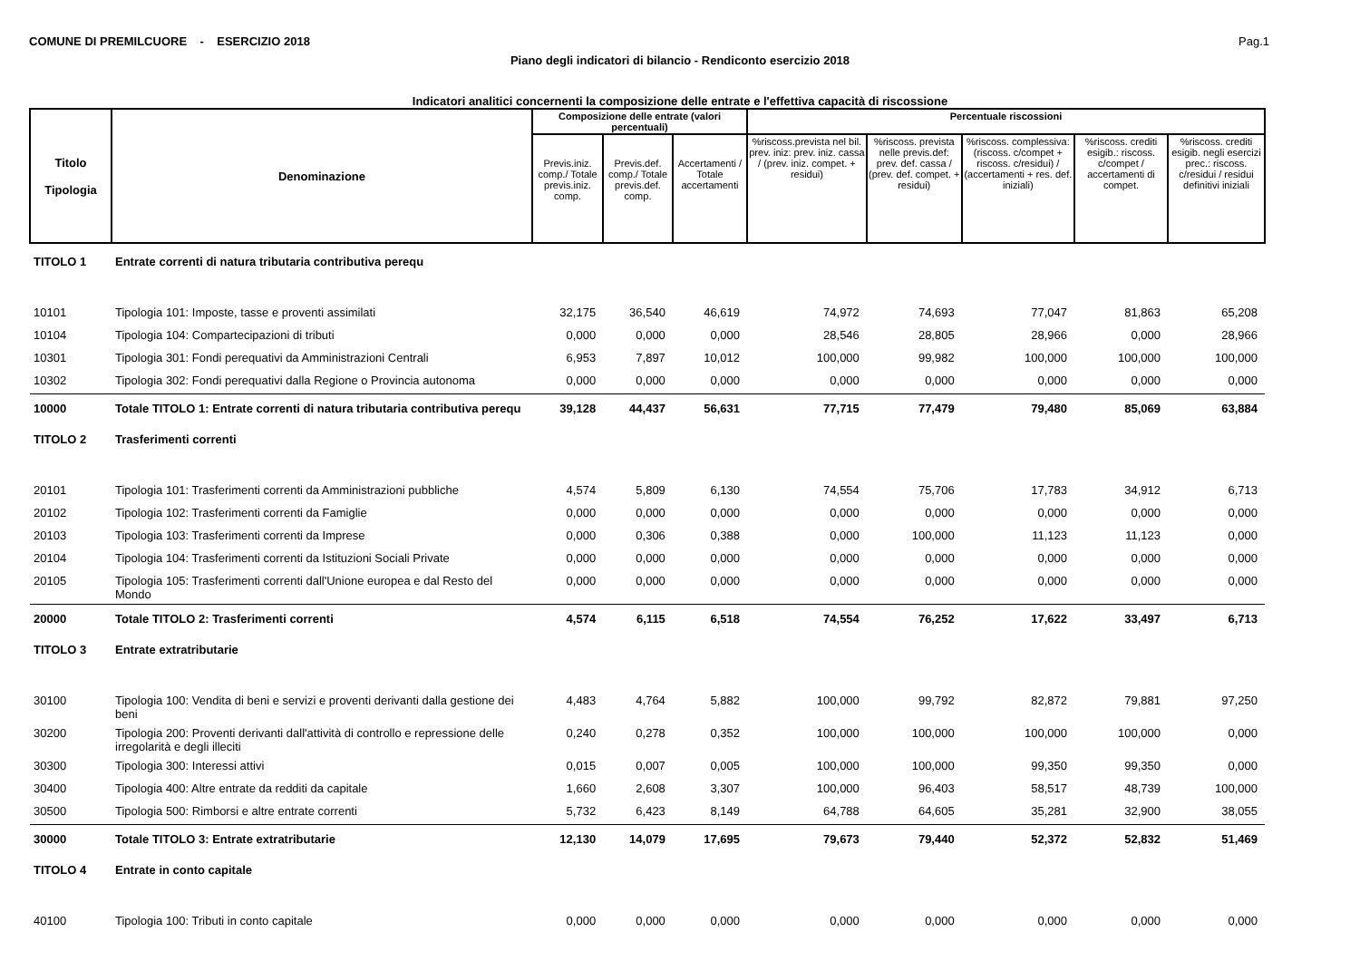COMUNE DI PREMILCUORE - ESERCIZIO 2018 Pag.1
Piano degli indicatori di bilancio - Rendiconto esercizio 2018
Indicatori analitici concernenti la composizione delle entrate e l'effettiva capacità di riscossione
| Titolo Tipologia | Denominazione | Composizione delle entrate (valori percentuali) | | | Percentuale riscossioni | | | | |
| --- | --- | --- | --- | --- | --- | --- | --- | --- | --- |
| | | Previs.iniz. comp./ Totale previs.iniz. comp. | Previs.def. comp./ Totale previs.def. comp. | Accertamenti / Totale accertamenti | %riscoss.prevista nel bil. prev. iniz: prev. iniz. cassa / (prev. iniz. compet. + residui) | %riscoss. prevista nelle previs.def: prev. def. cassa / (prev. def. compet. + residui) | %riscoss. complessiva: (riscoss. c/compet + riscoss. c/residui) / (accertamenti + res. def. iniziali) | %riscoss. crediti esigib.: riscoss. c/compet / accertamenti di compet. | %riscoss. crediti esigib. negli esercizi prec.: riscoss. c/residui / residui definitivi iniziali |
| TITOLO 1 | Entrate correnti di natura tributaria contributiva perequ | | | | | | | | |
| 10101 | Tipologia 101: Imposte, tasse e proventi assimilati | 32,175 | 36,540 | 46,619 | 74,972 | 74,693 | 77,047 | 81,863 | 65,208 |
| 10104 | Tipologia 104: Compartecipazioni di tributi | 0,000 | 0,000 | 0,000 | 28,546 | 28,805 | 28,966 | 0,000 | 28,966 |
| 10301 | Tipologia 301: Fondi perequativi da Amministrazioni Centrali | 6,953 | 7,897 | 10,012 | 100,000 | 99,982 | 100,000 | 100,000 | 100,000 |
| 10302 | Tipologia 302: Fondi perequativi dalla Regione o Provincia autonoma | 0,000 | 0,000 | 0,000 | 0,000 | 0,000 | 0,000 | 0,000 | 0,000 |
| 10000 | Totale TITOLO 1: Entrate correnti di natura tributaria contributiva perequ | 39,128 | 44,437 | 56,631 | 77,715 | 77,479 | 79,480 | 85,069 | 63,884 |
| TITOLO 2 | Trasferimenti correnti | | | | | | | | |
| 20101 | Tipologia 101: Trasferimenti correnti da Amministrazioni pubbliche | 4,574 | 5,809 | 6,130 | 74,554 | 75,706 | 17,783 | 34,912 | 6,713 |
| 20102 | Tipologia 102: Trasferimenti correnti da Famiglie | 0,000 | 0,000 | 0,000 | 0,000 | 0,000 | 0,000 | 0,000 | 0,000 |
| 20103 | Tipologia 103: Trasferimenti correnti da Imprese | 0,000 | 0,306 | 0,388 | 0,000 | 100,000 | 11,123 | 11,123 | 0,000 |
| 20104 | Tipologia 104: Trasferimenti correnti da Istituzioni Sociali Private | 0,000 | 0,000 | 0,000 | 0,000 | 0,000 | 0,000 | 0,000 | 0,000 |
| 20105 | Tipologia 105: Trasferimenti correnti dall'Unione europea e dal Resto del Mondo | 0,000 | 0,000 | 0,000 | 0,000 | 0,000 | 0,000 | 0,000 | 0,000 |
| 20000 | Totale TITOLO 2: Trasferimenti correnti | 4,574 | 6,115 | 6,518 | 74,554 | 76,252 | 17,622 | 33,497 | 6,713 |
| TITOLO 3 | Entrate extratributarie | | | | | | | | |
| 30100 | Tipologia 100: Vendita di beni e servizi e proventi derivanti dalla gestione dei beni | 4,483 | 4,764 | 5,882 | 100,000 | 99,792 | 82,872 | 79,881 | 97,250 |
| 30200 | Tipologia 200: Proventi derivanti dall'attività di controllo e repressione delle irregolarità e degli illeciti | 0,240 | 0,278 | 0,352 | 100,000 | 100,000 | 100,000 | 100,000 | 0,000 |
| 30300 | Tipologia 300: Interessi attivi | 0,015 | 0,007 | 0,005 | 100,000 | 100,000 | 99,350 | 99,350 | 0,000 |
| 30400 | Tipologia 400: Altre entrate da redditi da capitale | 1,660 | 2,608 | 3,307 | 100,000 | 96,403 | 58,517 | 48,739 | 100,000 |
| 30500 | Tipologia 500: Rimborsi e altre entrate correnti | 5,732 | 6,423 | 8,149 | 64,788 | 64,605 | 35,281 | 32,900 | 38,055 |
| 30000 | Totale TITOLO 3: Entrate extratributarie | 12,130 | 14,079 | 17,695 | 79,673 | 79,440 | 52,372 | 52,832 | 51,469 |
| TITOLO 4 | Entrate in conto capitale | | | | | | | | |
| 40100 | Tipologia 100: Tributi in conto capitale | 0,000 | 0,000 | 0,000 | 0,000 | 0,000 | 0,000 | 0,000 | 0,000 |